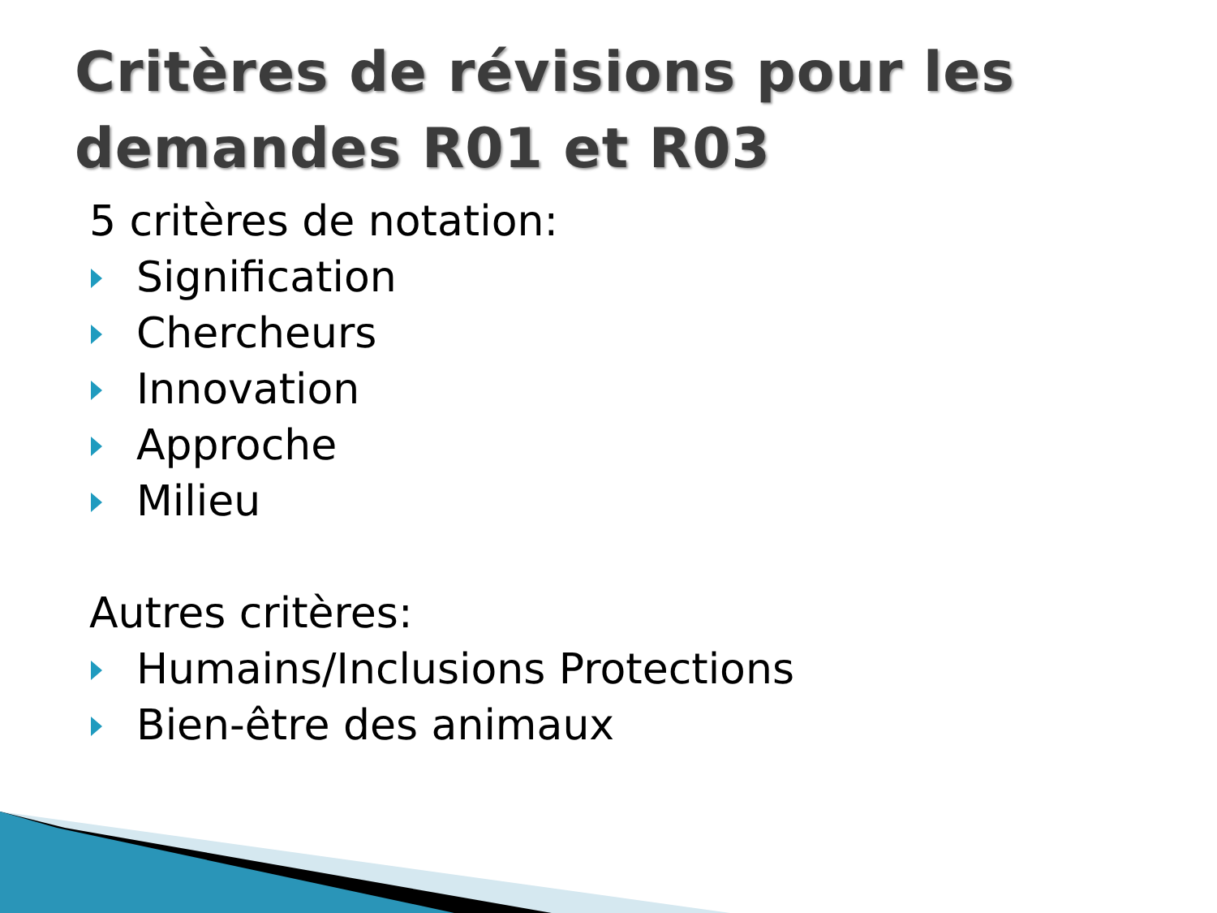Critères de révisions pour les demandes R01 et R03
5 critères de notation:
Signification
Chercheurs
Innovation
Approche
Milieu
Autres critères:
Humains/Inclusions Protections
Bien-être des animaux